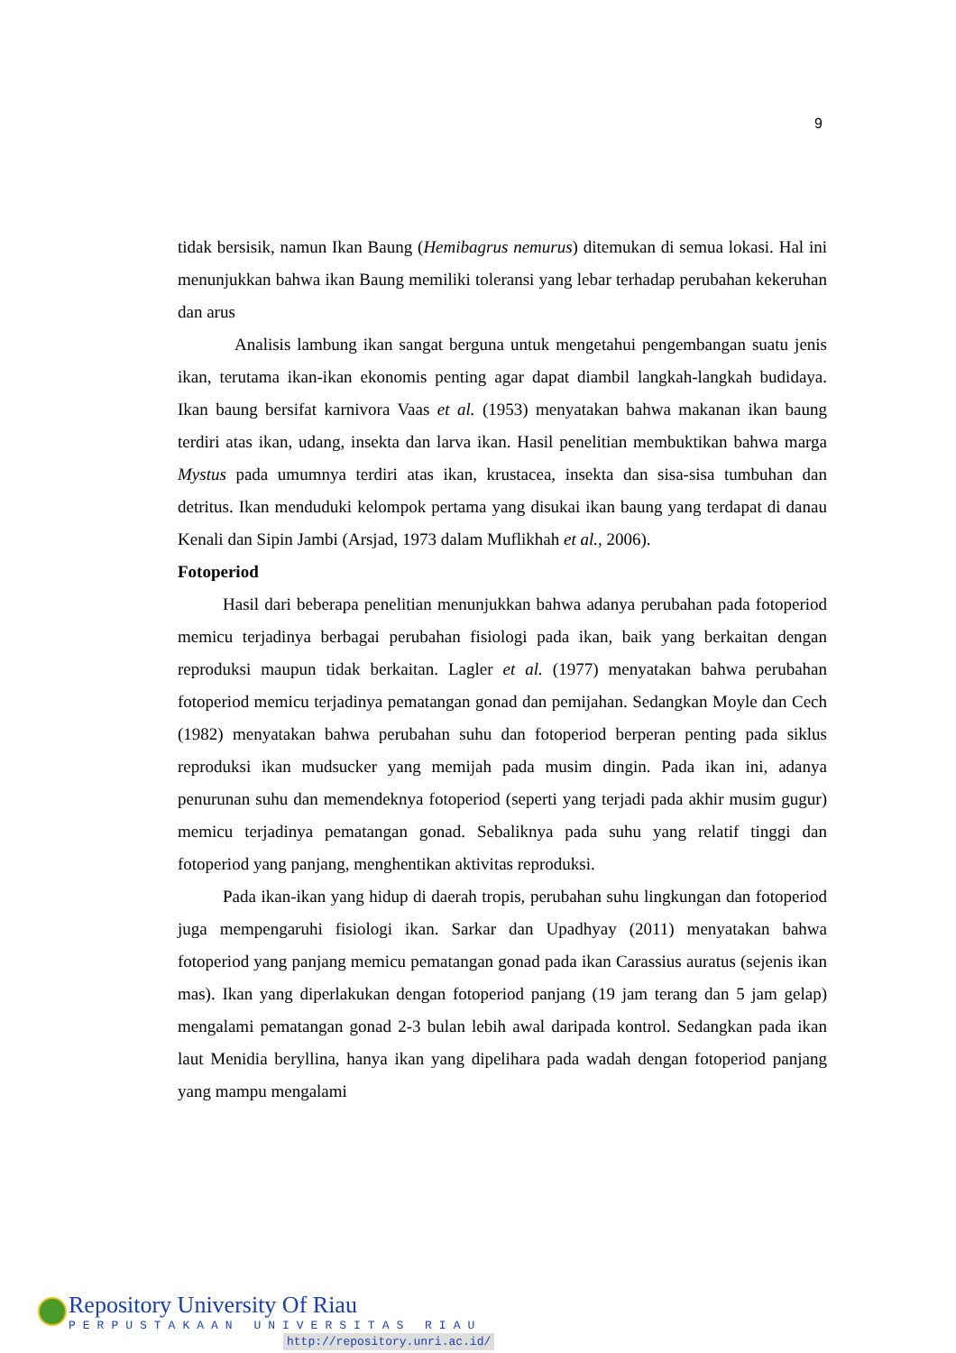9
tidak bersisik, namun Ikan Baung (Hemibagrus nemurus) ditemukan di semua lokasi. Hal ini menunjukkan bahwa ikan Baung memiliki toleransi yang lebar terhadap perubahan kekeruhan dan arus
Analisis lambung ikan sangat berguna untuk mengetahui pengembangan suatu jenis ikan, terutama ikan-ikan ekonomis penting agar dapat diambil langkah-langkah budidaya. Ikan baung bersifat karnivora Vaas et al. (1953) menyatakan bahwa makanan ikan baung terdiri atas ikan, udang, insekta dan larva ikan. Hasil penelitian membuktikan bahwa marga Mystus pada umumnya terdiri atas ikan, krustacea, insekta dan sisa-sisa tumbuhan dan detritus. Ikan menduduki kelompok pertama yang disukai ikan baung yang terdapat di danau Kenali dan Sipin Jambi (Arsjad, 1973 dalam Muflikhah et al., 2006).
Fotoperiod
Hasil dari beberapa penelitian menunjukkan bahwa adanya perubahan pada fotoperiod memicu terjadinya berbagai perubahan fisiologi pada ikan, baik yang berkaitan dengan reproduksi maupun tidak berkaitan. Lagler et al. (1977) menyatakan bahwa perubahan fotoperiod memicu terjadinya pematangan gonad dan pemijahan. Sedangkan Moyle dan Cech (1982) menyatakan bahwa perubahan suhu dan fotoperiod berperan penting pada siklus reproduksi ikan mudsucker yang memijah pada musim dingin. Pada ikan ini, adanya penurunan suhu dan memendeknya fotoperiod (seperti yang terjadi pada akhir musim gugur) memicu terjadinya pematangan gonad. Sebaliknya pada suhu yang relatif tinggi dan fotoperiod yang panjang, menghentikan aktivitas reproduksi.
Pada ikan-ikan yang hidup di daerah tropis, perubahan suhu lingkungan dan fotoperiod juga mempengaruhi fisiologi ikan. Sarkar dan Upadhyay (2011) menyatakan bahwa fotoperiod yang panjang memicu pematangan gonad pada ikan Carassius auratus (sejenis ikan mas). Ikan yang diperlakukan dengan fotoperiod panjang (19 jam terang dan 5 jam gelap) mengalami pematangan gonad 2-3 bulan lebih awal daripada kontrol. Sedangkan pada ikan laut Menidia beryllina, hanya ikan yang dipelihara pada wadah dengan fotoperiod panjang yang mampu mengalami
Repository University Of Riau
PERPUSTAKAAN UNIVERSITAS RIAU
http://repository.unri.ac.id/